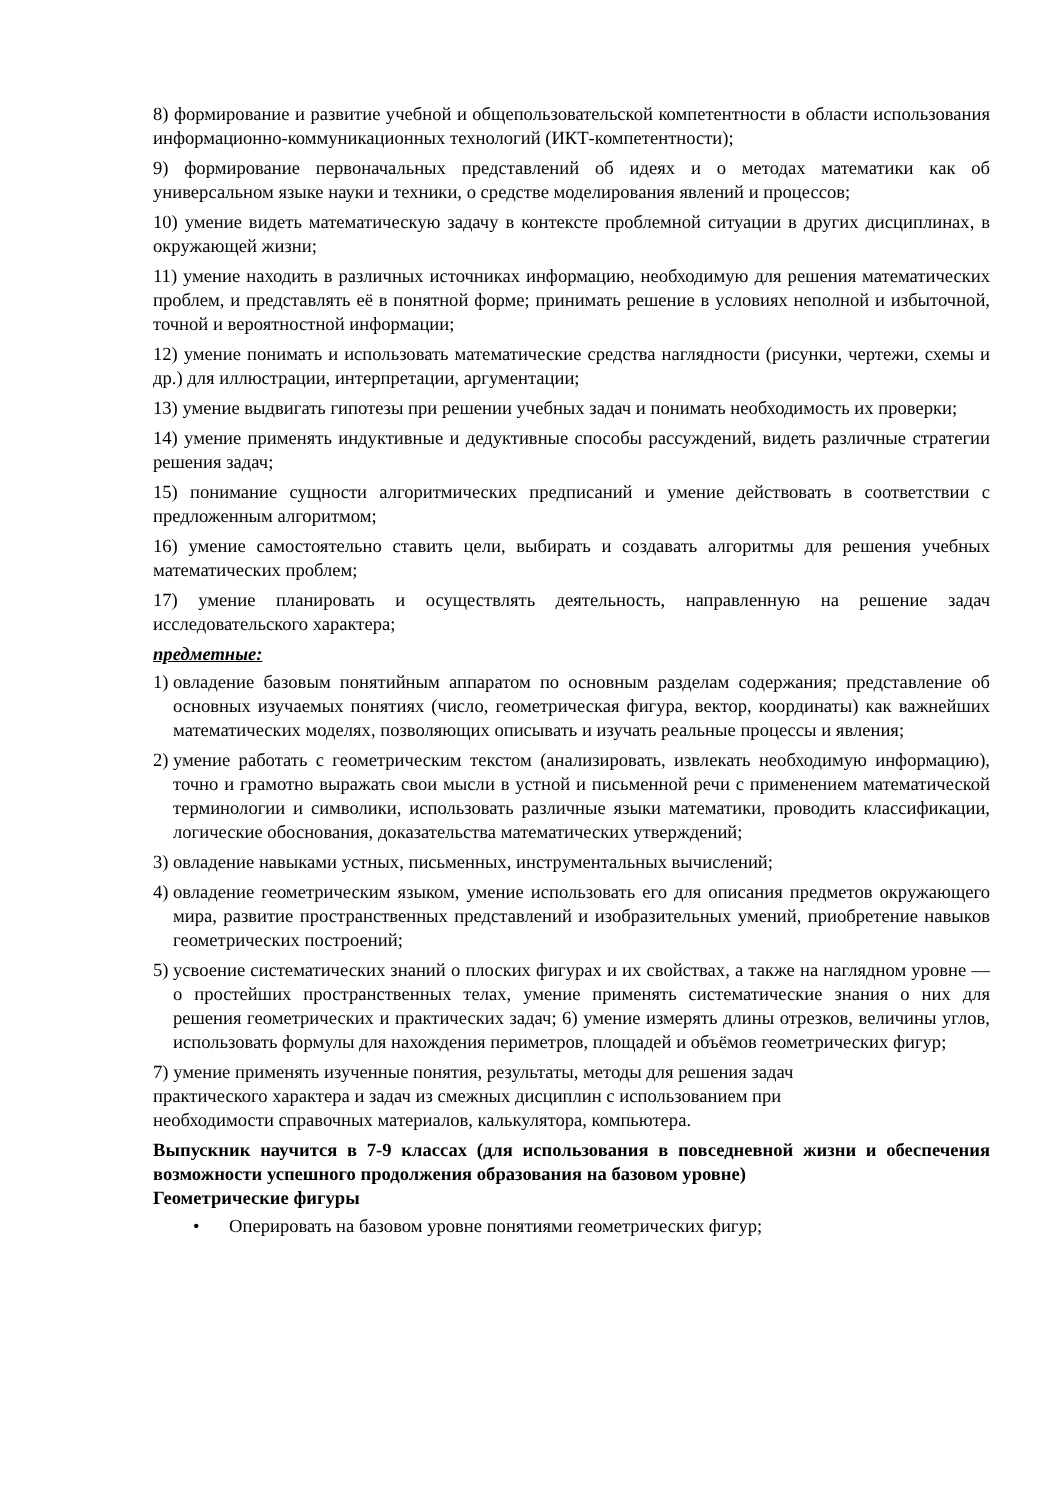8) формирование и развитие учебной и общепользовательской компетентности в области использования информационно-коммуникационных технологий (ИКТ-компетентности);
9) формирование первоначальных представлений об идеях и о методах математики как об универсальном языке науки и техники, о средстве моделирования явлений и процессов;
10) умение видеть математическую задачу в контексте проблемной ситуации в других дисциплинах, в окружающей жизни;
11) умение находить в различных источниках информацию, необходимую для решения математических проблем, и представлять её в понятной форме; принимать решение в условиях неполной и избыточной, точной и вероятностной информации;
12) умение понимать и использовать математические средства наглядности (рисунки, чертежи, схемы и др.) для иллюстрации, интерпретации, аргументации;
13) умение выдвигать гипотезы при решении учебных задач и понимать необходимость их проверки;
14) умение применять индуктивные и дедуктивные способы рассуждений, видеть различные стратегии решения задач;
15) понимание сущности алгоритмических предписаний и умение действовать в соответствии с предложенным алгоритмом;
16) умение самостоятельно ставить цели, выбирать и создавать алгоритмы для решения учебных математических проблем;
17) умение планировать и осуществлять деятельность, направленную на решение задач исследовательского характера;
предметные:
1) овладение базовым понятийным аппаратом по основным разделам содержания; представление об основных изучаемых понятиях (число, геометрическая фигура, вектор, координаты) как важнейших математических моделях, позволяющих описывать и изучать реальные процессы и явления;
2) умение работать с геометрическим текстом (анализировать, извлекать необходимую информацию), точно и грамотно выражать свои мысли в устной и письменной речи с применением математической терминологии и символики, использовать различные языки математики, проводить классификации, логические обоснования, доказательства математических утверждений;
3) овладение навыками устных, письменных, инструментальных вычислений;
4) овладение геометрическим языком, умение использовать его для описания предметов окружающего мира, развитие пространственных представлений и изобразительных умений, приобретение навыков геометрических построений;
5) усвоение систематических знаний о плоских фигурах и их свойствах, а также на наглядном уровне — о простейших пространственных телах, умение применять систематические знания о них для решения геометрических и практических задач; 6) умение измерять длины отрезков, величины углов, использовать формулы для нахождения периметров, площадей и объёмов геометрических фигур;
7) умение применять изученные понятия, результаты, методы для решения задач
практического характера и задач из смежных дисциплин с использованием при
необходимости справочных материалов, калькулятора, компьютера.
Выпускник научится в 7-9 классах (для использования в повседневной жизни и обеспечения возможности успешного продолжения образования на базовом уровне)
Геометрические фигуры
• Оперировать на базовом уровне понятиями геометрических фигур;